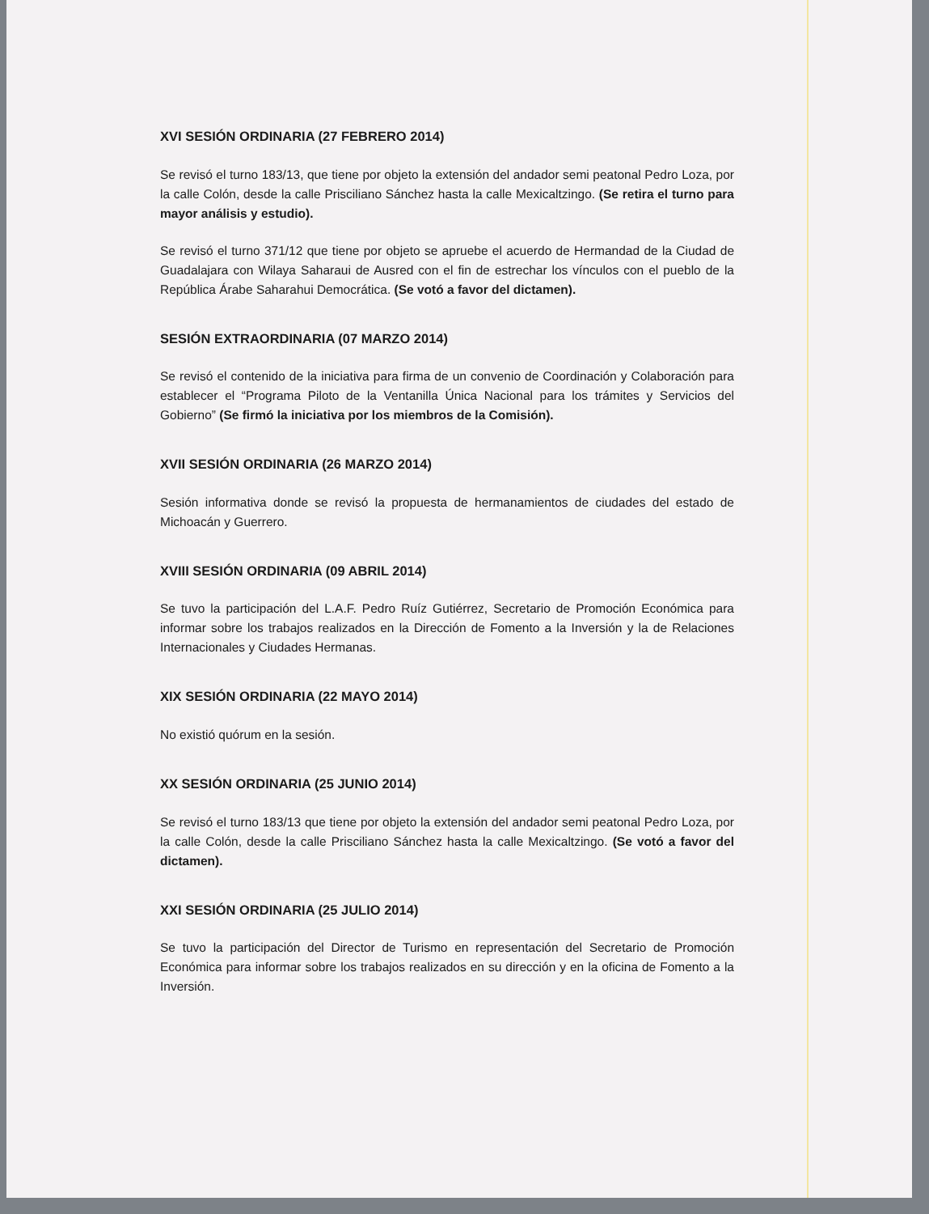XVI SESIÓN ORDINARIA (27 FEBRERO 2014)
Se revisó el turno 183/13, que tiene por objeto la extensión del andador semi peatonal Pedro Loza, por la calle Colón, desde la calle Prisciliano Sánchez hasta la calle Mexicaltzingo. (Se retira el turno para mayor análisis y estudio).
Se revisó el turno 371/12 que tiene por objeto se apruebe el acuerdo de Hermandad de la Ciudad de Guadalajara con Wilaya Saharaui de Ausred con el fin de estrechar los vínculos con el pueblo de la República Árabe Saharahui Democrática. (Se votó a favor del dictamen).
SESIÓN EXTRAORDINARIA (07 MARZO 2014)
Se revisó el contenido de la iniciativa para firma de un convenio de Coordinación y Colaboración para establecer el “Programa Piloto de la Ventanilla Única Nacional para los trámites y Servicios del Gobierno” (Se firmó la iniciativa por los miembros de la Comisión).
XVII SESIÓN ORDINARIA (26 MARZO 2014)
Sesión informativa donde se revisó la propuesta de hermanamientos de ciudades del estado de Michoacán y Guerrero.
XVIII SESIÓN ORDINARIA (09 ABRIL 2014)
Se tuvo la participación del L.A.F. Pedro Ruíz Gutiérrez, Secretario de Promoción Económica para informar sobre los trabajos realizados en la Dirección de Fomento a la Inversión y la de Relaciones Internacionales y Ciudades Hermanas.
XIX SESIÓN ORDINARIA (22 MAYO 2014)
No existió quórum en la sesión.
XX SESIÓN ORDINARIA (25 JUNIO 2014)
Se revisó el turno 183/13 que tiene por objeto la extensión del andador semi peatonal Pedro Loza, por la calle Colón, desde la calle Prisciliano Sánchez hasta la calle Mexicaltzingo. (Se votó a favor del dictamen).
XXI SESIÓN ORDINARIA (25 JULIO 2014)
Se tuvo la participación del Director de Turismo en representación del Secretario de Promoción Económica para informar sobre los trabajos realizados en su dirección y en la oficina de Fomento a la Inversión.